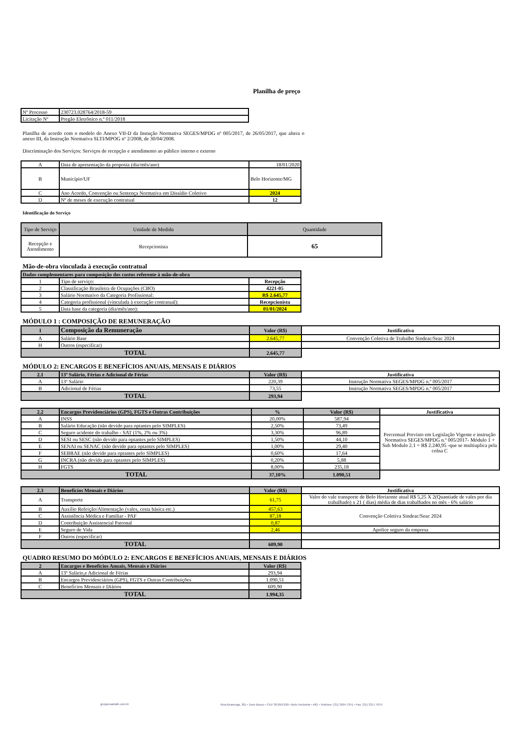Planilha de preço
| Nº Processo | 230723.028764/2018-59 |
| Licitação Nº | Pregão Eletrônico n.º 011/2018 |
Planilha de acordo com o modelo do Anexo VII-D da Instução Normativa SEGES/MPDG nº 005/2017, de 26/05/2017, que altera o anexo III, da Instrução Normativa SLTI/MPOG nº 2/2008, de 30/04/2008.
Discriminação dos Serviços: Serviços de recepção e atendimento ao público interno e externo
| A | Data de apresentação da proposta (dia/mês/ano) | 18/01/2020 |
| B | Município/UF | Belo Horizonte/MG |
| C | Ano Acordo, Convenção ou Sentença Normativa em Dissídio Coletivo | 2024 |
| D | Nº de meses de execução contratual | 12 |
Identificação do Serviço
| Tipo de Serviço | Unidade de Medida | Quantidade |
| Recepção e Atendimento | Recepcionista | 65 |
Mão-de-obra vinculada à execução contratual
| Dados complementares para composição dos custos referente à mão-de-obra | | |
| 1 | Tipo de serviço: | Recepção |
| 2 | Classificação Brasileira de Ocupações (CBO) | 4221-05 |
| 3 | Salário Normativo da Categoria Profissional: | R$ 2.645,77 |
| 4 | Categoria profissional (vinculada à execução contratual): | Recepcionista |
| 5 | Data base da categoria (dia/mês/ano): | 01/01/2024 |
MÓDULO 1 : COMPOSIÇÃO DE REMUNERAÇÃO
| 1 | Composição da Remuneração | Valor (R$) | Justificativa |
| A | Salário Base | 2.645,77 | Convenção Coletiva de Trabalho Sindeac/Seac 2024 |
| H | Outros (especificar) | | |
| TOTAL | | 2.645,77 | |
MÓDULO 2: ENCARGOS E BENEFÍCIOS ANUAIS, MENSAIS E DIÁRIOS
| 2.1 | 13º Salário, Férias e Adicional de Férias | Valor (R$) | Justificativa |
| A | 13º Salário | 220,39 | Instrução Normativa SEGES/MPDG n.º 005/2017 |
| B | Adicional de Férias | 73,55 | Instrução Normativa SEGES/MPDG n.º 005/2017 |
| TOTAL | | 293,94 | |
| 2.2 | Encargos Previdenciários (GPS), FGTS e Outras Contribuições | % | Valor (R$) | Justificativa |
| A | INSS | 20,00% | 587,94 | Percentual Previsto em Legislação Vigente e instrução Normativa SEGES/MPDG n.º 005/2017- Módulo 1 + Sub Modulo 2.1 = R$ 2.240,95 -que se multiuplica pela colna C |
| B | Salário Educação (não devido para optantes pelo SIMPLES) | 2,50% | 73,49 | |
| C | Seguro acidente do trabalho - SAT (1%, 2% ou 3%) | 3,30% | 96,89 | |
| D | SESI ou SESC (não devido para optantes pelo SIMPLES) | 1,50% | 44,10 | |
| E | SENAI ou SENAC (não devido para optantes pelo SIMPLES) | 1,00% | 29,40 | |
| F | SEBRAE (não devido para optantes pelo SIMPLES) | 0,60% | 17,64 | |
| G | INCRA (não devido para optantes pelo SIMPLES) | 0,20% | 5,88 | |
| H | FGTS | 8,00% | 235,18 | |
| TOTAL | | 37,10% | 1.090,51 | |
| 2.3 | Benefícios Mensais e Diários | Valor (R$) | Justificativa |
| A | Transporte | 61,75 | Valor do vale transporte de Belo Horizonte atual R$ 5,25 X 2(Quantiade de vales por dia trabalhado) x 21 ( dias) média de dias trabalhados no mês - 6% salário |
| B | Auxílio Refeição/Alimentação (vales, cesta básica etc.) | 457,63 | Convenção Coletiva Sindeac/Seac 2024 |
| C | Assistência Médica e Familiar - PAF | 87,18 | |
| D | Contribuição Assistencial Patronal | 0,87 | |
| E | Seguro de Vida | 2,46 | Apolice seguro da empresa |
| F | Outros (especificar) | | |
| TOTAL | | 609,90 | |
QUADRO RESUMO DO MÓDULO 2: ENCARGOS E BENEFÍCIOS ANUAIS, MENSAIS E DIÁRIOS
| 2 | Encargos e Benefícios Anuais, Mensais e Diários | Valor (R$) |
| A | 13º Salário,e Adicional de Férias | 293,94 |
| B | Encargos Previdenciários (GPS), FGTS e Outras Contribuições | 1.090,51 |
| C | Benefícios Mensais e Diários | 609,90 |
| TOTAL | | 1.994,35 |
grupposantafe.com.br
Rua Alvarenga, 361 • Dom Bosco • CEP 30.850-290 • Belo Horizonte • MG • Telefone: (31) 3504.7241 • Fax: (31) 3317.7075